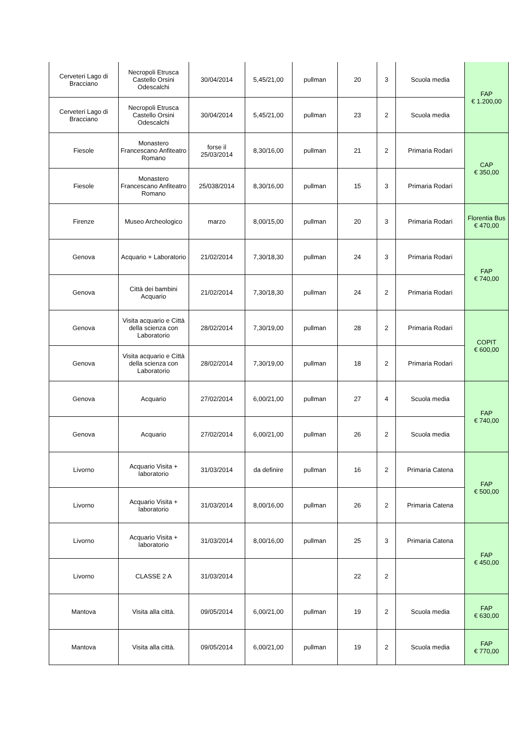| Cerveteri Lago di Bracciano | Necropoli Etrusca Castello Orsini Odescalchi | 30/04/2014 | 5,45/21,00 | pullman | 20 | 3 | Scuola media | FAP € 1.200,00 |
| Cerveteri Lago di Bracciano | Necropoli Etrusca Castello Orsini Odescalchi | 30/04/2014 | 5,45/21,00 | pullman | 23 | 2 | Scuola media | |
| Fiesole | Monastero Francescano Anfiteatro Romano | forse il 25/03/2014 | 8,30/16,00 | pullman | 21 | 2 | Primaria Rodari | CAP € 350,00 |
| Fiesole | Monastero Francescano Anfiteatro Romano | 25/038/2014 | 8,30/16,00 | pullman | 15 | 3 | Primaria Rodari | |
| Firenze | Museo Archeologico | marzo | 8,00/15,00 | pullman | 20 | 3 | Primaria Rodari | Florentia Bus € 470,00 |
| Genova | Acquario + Laboratorio | 21/02/2014 | 7,30/18,30 | pullman | 24 | 3 | Primaria Rodari | FAP € 740,00 |
| Genova | Città dei bambini Acquario | 21/02/2014 | 7,30/18,30 | pullman | 24 | 2 | Primaria Rodari | |
| Genova | Visita acquario e Città della scienza con Laboratorio | 28/02/2014 | 7,30/19,00 | pullman | 28 | 2 | Primaria Rodari | COPIT € 600,00 |
| Genova | Visita acquario e Città della scienza con Laboratorio | 28/02/2014 | 7,30/19,00 | pullman | 18 | 2 | Primaria Rodari | |
| Genova | Acquario | 27/02/2014 | 6,00/21,00 | pullman | 27 | 4 | Scuola media | FAP € 740,00 |
| Genova | Acquario | 27/02/2014 | 6,00/21,00 | pullman | 26 | 2 | Scuola media | |
| Livorno | Acquario Visita + laboratorio | 31/03/2014 | da definire | pullman | 16 | 2 | Primaria Catena | FAP € 500,00 |
| Livorno | Acquario Visita + laboratorio | 31/03/2014 | 8,00/16,00 | pullman | 26 | 2 | Primaria Catena | |
| Livorno | Acquario Visita + laboratorio | 31/03/2014 | 8,00/16,00 | pullman | 25 | 3 | Primaria Catena | FAP € 450,00 |
| Livorno | CLASSE 2 A | 31/03/2014 | | | 22 | 2 | | |
| Mantova | Visita alla città. | 09/05/2014 | 6,00/21,00 | pullman | 19 | 2 | Scuola media | FAP € 630,00 |
| Mantova | Visita alla città. | 09/05/2014 | 6,00/21,00 | pullman | 19 | 2 | Scuola media | FAP € 770,00 |